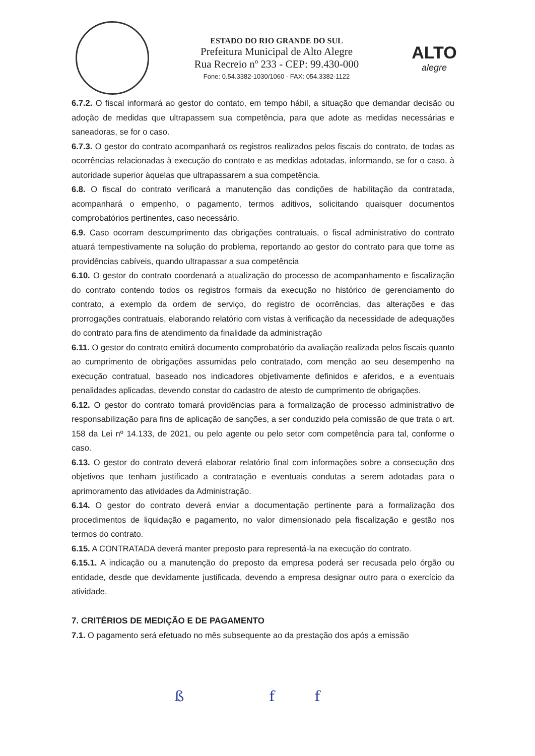ESTADO DO RIO GRANDE DO SUL
Prefeitura Municipal de Alto Alegre
Rua Recreio nº 233 - CEP: 99.430-000
Fone: 0.54.3382-1030/1060 - FAX: 054.3382-1122
ALTO
alegre
6.7.2. O fiscal informará ao gestor do contato, em tempo hábil, a situação que demandar decisão ou adoção de medidas que ultrapassem sua competência, para que adote as medidas necessárias e saneadoras, se for o caso.
6.7.3. O gestor do contrato acompanhará os registros realizados pelos fiscais do contrato, de todas as ocorrências relacionadas à execução do contrato e as medidas adotadas, informando, se for o caso, à autoridade superior àquelas que ultrapassarem a sua competência.
6.8. O fiscal do contrato verificará a manutenção das condições de habilitação da contratada, acompanhará o empenho, o pagamento, termos aditivos, solicitando quaisquer documentos comprobatórios pertinentes, caso necessário.
6.9. Caso ocorram descumprimento das obrigações contratuais, o fiscal administrativo do contrato atuará tempestivamente na solução do problema, reportando ao gestor do contrato para que tome as providências cabíveis, quando ultrapassar a sua competência
6.10. O gestor do contrato coordenará a atualização do processo de acompanhamento e fiscalização do contrato contendo todos os registros formais da execução no histórico de gerenciamento do contrato, a exemplo da ordem de serviço, do registro de ocorrências, das alterações e das prorrogações contratuais, elaborando relatório com vistas à verificação da necessidade de adequações do contrato para fins de atendimento da finalidade da administração
6.11. O gestor do contrato emitirá documento comprobatório da avaliação realizada pelos fiscais quanto ao cumprimento de obrigações assumidas pelo contratado, com menção ao seu desempenho na execução contratual, baseado nos indicadores objetivamente definidos e aferidos, e a eventuais penalidades aplicadas, devendo constar do cadastro de atesto de cumprimento de obrigações.
6.12. O gestor do contrato tomará providências para a formalização de processo administrativo de responsabilização para fins de aplicação de sanções, a ser conduzido pela comissão de que trata o art. 158 da Lei nº 14.133, de 2021, ou pelo agente ou pelo setor com competência para tal, conforme o caso.
6.13. O gestor do contrato deverá elaborar relatório final com informações sobre a consecução dos objetivos que tenham justificado a contratação e eventuais condutas a serem adotadas para o aprimoramento das atividades da Administração.
6.14. O gestor do contrato deverá enviar a documentação pertinente para a formalização dos procedimentos de liquidação e pagamento, no valor dimensionado pela fiscalização e gestão nos termos do contrato.
6.15. A CONTRATADA deverá manter preposto para representá-la na execução do contrato.
6.15.1. A indicação ou a manutenção do preposto da empresa poderá ser recusada pelo órgão ou entidade, desde que devidamente justificada, devendo a empresa designar outro para o exercício da atividade.
7. CRITÉRIOS DE MEDIÇÃO E DE PAGAMENTO
7.1. O pagamento será efetuado no mês subsequente ao da prestação dos após a emissão
ß ff